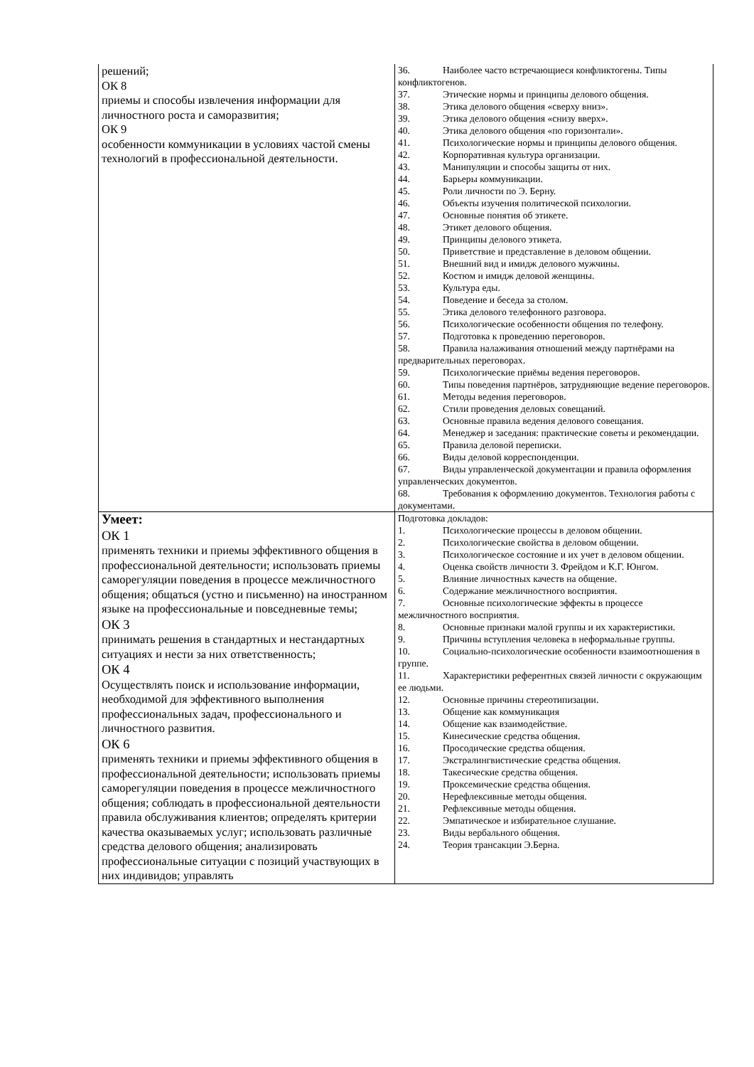| решений; ОК 8 приемы и способы извлечения информации для личностного роста и саморазвития; ОК 9 особенности коммуникации в условиях частой смены технологий в профессиональной деятельности. | 36. Наиболее часто встречающиеся конфликтогены. Типы конфликтогенов. 37. Этические нормы и принципы делового общения. 38. Этика делового общения «сверху вниз». 39. Этика делового общения «снизу вверх». 40. Этика делового общения «по горизонтали». 41. Психологические нормы и принципы делового общения. 42. Корпоративная культура организации. 43. Манипуляции и способы защиты от них. 44. Барьеры коммуникации. 45. Роли личности по Э. Берну. 46. Объекты изучения политической психологии. 47. Основные понятия об этикете. 48. Этикет делового общения. 49. Принципы делового этикета. 50. Приветствие и представление в деловом общении. 51. Внешний вид и имидж делового мужчины. 52. Костюм и имидж деловой женщины. 53. Культура еды. 54. Поведение и беседа за столом. 55. Этика делового телефонного разговора. 56. Психологические особенности общения по телефону. 57. Подготовка к проведению переговоров. 58. Правила налаживания отношений между партнёрами на предварительных переговорах. 59. Психологические приёмы ведения переговоров. 60. Типы поведения партнёров, затрудняющие ведение переговоров. 61. Методы ведения переговоров. 62. Стили проведения деловых совещаний. 63. Основные правила ведения делового совещания. 64. Менеджер и заседания: практические советы и рекомендации. 65. Правила деловой переписки. 66. Виды деловой корреспонденции. 67. Виды управленческой документации и правила оформления управленческих документов. 68. Требования к оформлению документов. Технология работы с документами. |
| Умеет: ОК 1 применять техники и приемы эффективного общения в профессиональной деятельности; использовать приемы саморегуляции поведения в процессе межличностного общения; общаться (устно и письменно) на иностранном языке на профессиональные и повседневные темы; ОК 3 принимать решения в стандартных и нестандартных ситуациях и нести за них ответственность; ОК 4 Осуществлять поиск и использование информации, необходимой для эффективного выполнения профессиональных задач, профессионального и личностного развития. ОК 6 применять техники и приемы эффективного общения в профессиональной деятельности; использовать приемы саморегуляции поведения в процессе межличностного общения; соблюдать в профессиональной деятельности правила обслуживания клиентов; определять критерии качества оказываемых услуг; использовать различные средства делового общения; анализировать профессиональные ситуации с позиций участвующих в них индивидов; управлять | Подготовка докладов: 1. Психологические процессы в деловом общении. 2. Психологические свойства в деловом общении. 3. Психологическое состояние и их учет в деловом общении. 4. Оценка свойств личности З. Фрейдом и К.Г. Юнгом. 5. Влияние личностных качеств на общение. 6. Содержание межличностного восприятия. 7. Основные психологические эффекты в процессе межличностного восприятия. 8. Основные признаки малой группы и их характеристики. 9. Причины вступления человека в неформальные группы. 10. Социально-психологические особенности взаимоотношения в группе. 11. Характеристики референтных связей личности с окружающим ее людьми. 12. Основные причины стереотипизации. 13. Общение как коммуникация 14. Общение как взаимодействие. 15. Кинесические средства общения. 16. Просодические средства общения. 17. Экстралингвистические средства общения. 18. Такесические средства общения. 19. Проксемические средства общения. 20. Нерефлексивные методы общения. 21. Рефлексивные методы общения. 22. Эмпатическое и избирательное слушание. 23. Виды вербального общения. 24. Теория трансакции Э.Берна. |